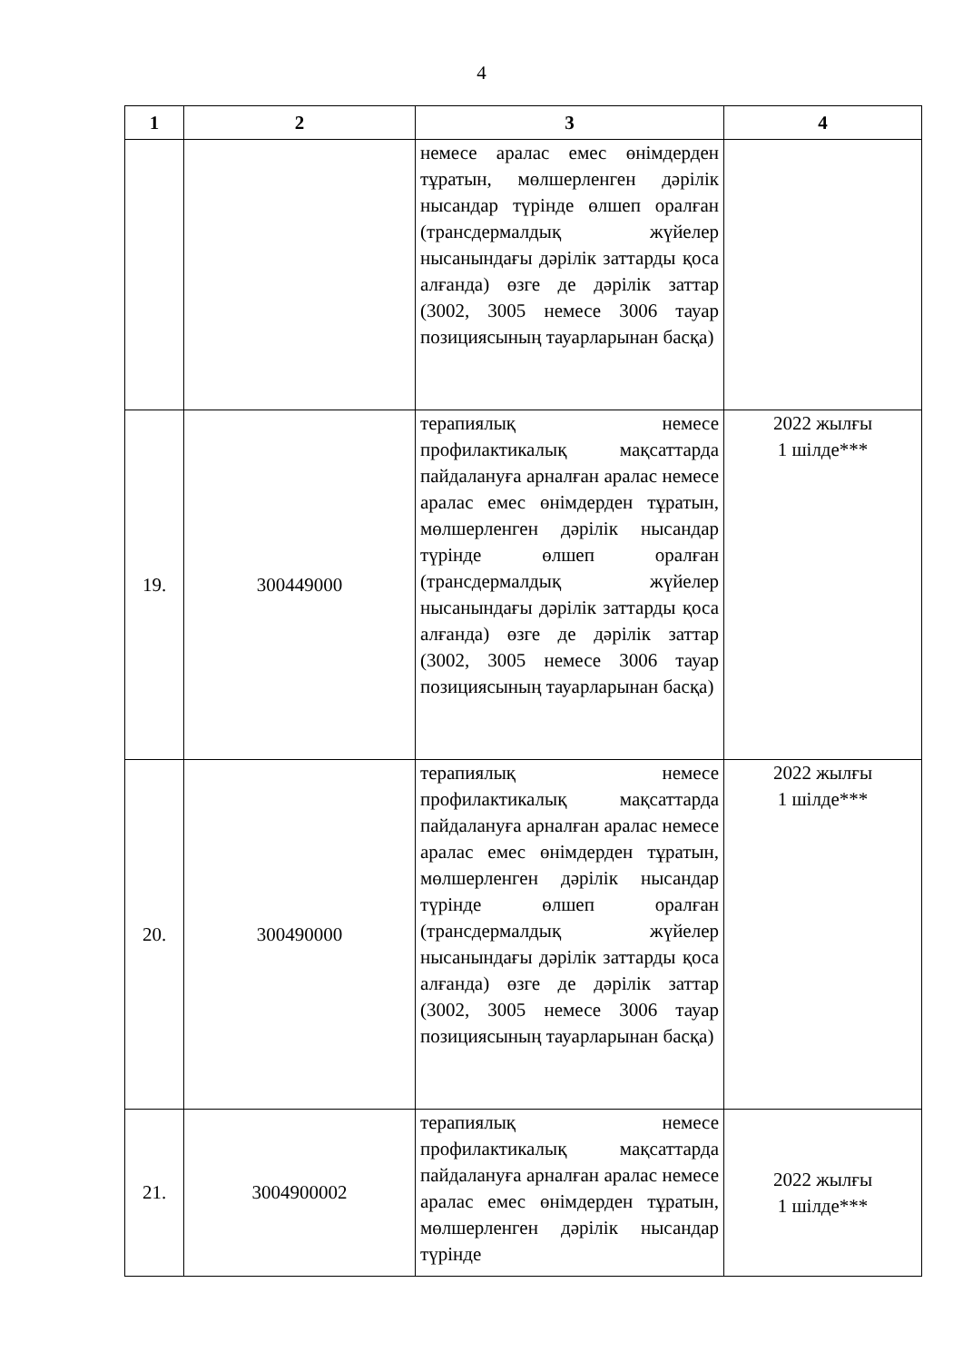4
| 1 | 2 | 3 | 4 |
| --- | --- | --- | --- |
| | | немесе аралас емес өнімдерден тұратын, мөлшерленген дәрілік нысандар түрінде өлшеп оралған (трансдермалдық жүйелер нысанындағы дәрілік заттарды қоса алғанда) өзге де дәрілік заттар (3002, 3005 немесе 3006 тауар позициясының тауарларынан басқа) | |
| 19. | 300449000 | терапиялық немесе профилактикалық мақсаттарда пайдалануға арналған аралас немесе аралас емес өнімдерден тұратын, мөлшерленген дәрілік нысандар түрінде өлшеп оралған (трансдермалдық жүйелер нысанындағы дәрілік заттарды қоса алғанда) өзге де дәрілік заттар (3002, 3005 немесе 3006 тауар позициясының тауарларынан басқа) | 2022 жылғы 1 шілде*** |
| 20. | 300490000 | терапиялық немесе профилактикалық мақсаттарда пайдалануға арналған аралас немесе аралас емес өнімдерден тұратын, мөлшерленген дәрілік нысандар түрінде өлшеп оралған (трансдермалдық жүйелер нысанындағы дәрілік заттарды қоса алғанда) өзге де дәрілік заттар (3002, 3005 немесе 3006 тауар позициясының тауарларынан басқа) | 2022 жылғы 1 шілде*** |
| 21. | 3004900002 | терапиялық немесе профилактикалық мақсаттарда пайдалануға арналған аралас немесе аралас емес өнімдерден тұратын, мөлшерленген дәрілік нысандар түрінде | 2022 жылғы 1 шілде*** |